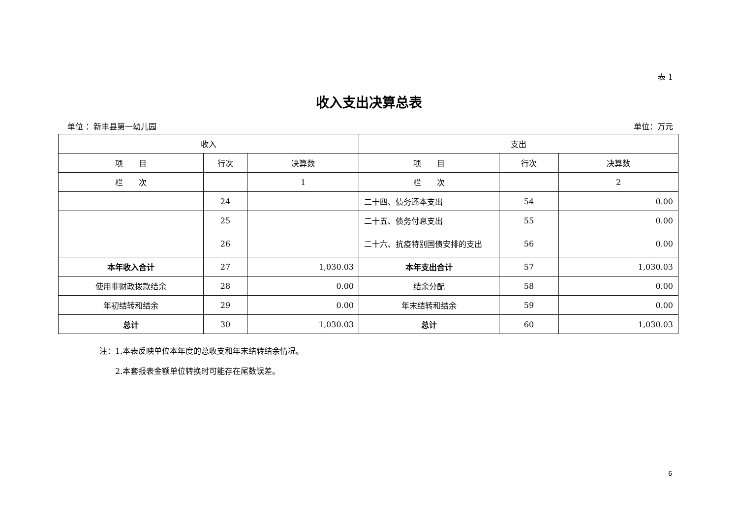表 1
收入支出决算总表
单位 ：新丰县第一幼儿园 单位：万元
| 收入 | | | 支出 | | |
| --- | --- | --- | --- | --- | --- |
| 项 目 | 行次 | 决算数 | 项 目 | 行次 | 决算数 |
| 栏 次 | | 1 | 栏 次 | | 2 |
| | 24 | | 二十四、债务还本支出 | 54 | 0.00 |
| | 25 | | 二十五、债务付息支出 | 55 | 0.00 |
| | 26 | | 二十六、抗疫特别国债安排的支出 | 56 | 0.00 |
| 本年收入合计 | 27 | 1,030.03 | 本年支出合计 | 57 | 1,030.03 |
| 使用非财政拨款结余 | 28 | 0.00 | 结余分配 | 58 | 0.00 |
| 年初结转和结余 | 29 | 0.00 | 年末结转和结余 | 59 | 0.00 |
| 总计 | 30 | 1,030.03 | 总计 | 60 | 1,030.03 |
注：1.本表反映单位本年度的总收支和年末结转结余情况。
　　2.本套报表金额单位转换时可能存在尾数误差。
6